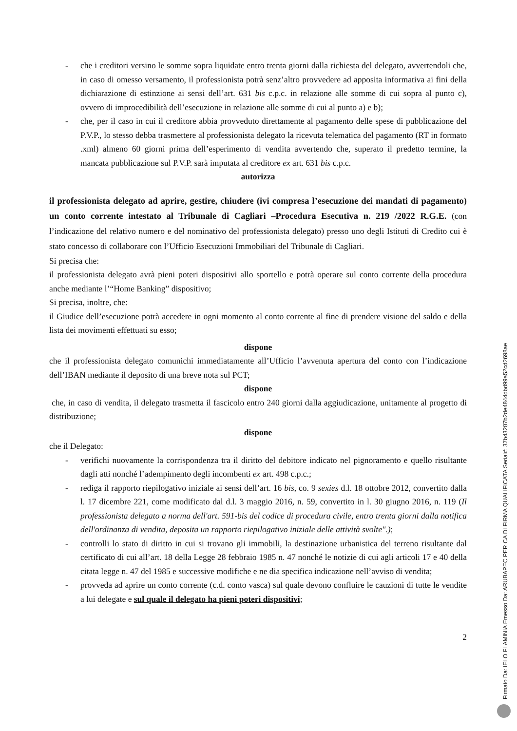- che i creditori versino le somme sopra liquidate entro trenta giorni dalla richiesta del delegato, avvertendoli che, in caso di omesso versamento, il professionista potrà senz’altro provvedere ad apposita informativa ai fini della dichiarazione di estinzione ai sensi dell’art. 631 bis c.p.c. in relazione alle somme di cui sopra al punto c), ovvero di improcedibilità dell’esecuzione in relazione alle somme di cui al punto a) e b);
- che, per il caso in cui il creditore abbia provveduto direttamente al pagamento delle spese di pubblicazione del P.V.P., lo stesso debba trasmettere al professionista delegato la ricevuta telematica del pagamento (RT in formato .xml) almeno 60 giorni prima dell’esperimento di vendita avvertendo che, superato il predetto termine, la mancata pubblicazione sul P.V.P. sarà imputata al creditore ex art. 631 bis c.p.c.
autorizza
il professionista delegato ad aprire, gestire, chiudere (ivi compresa l’esecuzione dei mandati di pagamento) un conto corrente intestato al Tribunale di Cagliari –Procedura Esecutiva n. 219 /2022 R.G.E. (con l’indicazione del relativo numero e del nominativo del professionista delegato) presso uno degli Istituti di Credito cui è stato concesso di collaborare con l’Ufficio Esecuzioni Immobiliari del Tribunale di Cagliari.
Si precisa che:
il professionista delegato avrà pieni poteri dispositivi allo sportello e potrà operare sul conto corrente della procedura anche mediante l’“Home Banking” dispositivo;
Si precisa, inoltre, che:
il Giudice dell’esecuzione potrà accedere in ogni momento al conto corrente al fine di prendere visione del saldo e della lista dei movimenti effettuati su esso;
dispone
che il professionista delegato comunichi immediatamente all’Ufficio l’avvenuta apertura del conto con l’indicazione dell’IBAN mediante il deposito di una breve nota sul PCT;
dispone
che, in caso di vendita, il delegato trasmetta il fascicolo entro 240 giorni dalla aggiudicazione, unitamente al progetto di distribuzione;
dispone
che il Delegato:
- verifichi nuovamente la corrispondenza tra il diritto del debitore indicato nel pignoramento e quello risultante dagli atti nonché l’adempimento degli incombenti ex art. 498 c.p.c.;
- rediga il rapporto riepilogativo iniziale ai sensi dell’art. 16 bis, co. 9 sexies d.l. 18 ottobre 2012, convertito dalla l. 17 dicembre 221, come modificato dal d.l. 3 maggio 2016, n. 59, convertito in l. 30 giugno 2016, n. 119 (Il professionista delegato a norma dell'art. 591-bis del codice di procedura civile, entro trenta giorni dalla notifica dell'ordinanza di vendita, deposita un rapporto riepilogativo iniziale delle attività svolte".);
- controlli lo stato di diritto in cui si trovano gli immobili, la destinazione urbanistica del terreno risultante dal certificato di cui all’art. 18 della Legge 28 febbraio 1985 n. 47 nonché le notizie di cui agli articoli 17 e 40 della citata legge n. 47 del 1985 e successive modifiche e ne dia specifica indicazione nell’avviso di vendita;
- provveda ad aprire un conto corrente (c.d. conto vasca) sul quale devono confluire le cauzioni di tutte le vendite a lui delegate e sul quale il delegato ha pieni poteri dispositivi;
2
Firmato Da: IELO FLAMINIA Emesso Da: ARUBAPEC PER CA DI FIRMA QUALIFICATA Serial#: 37b43287b2de4844dbd99a52cd2698ae